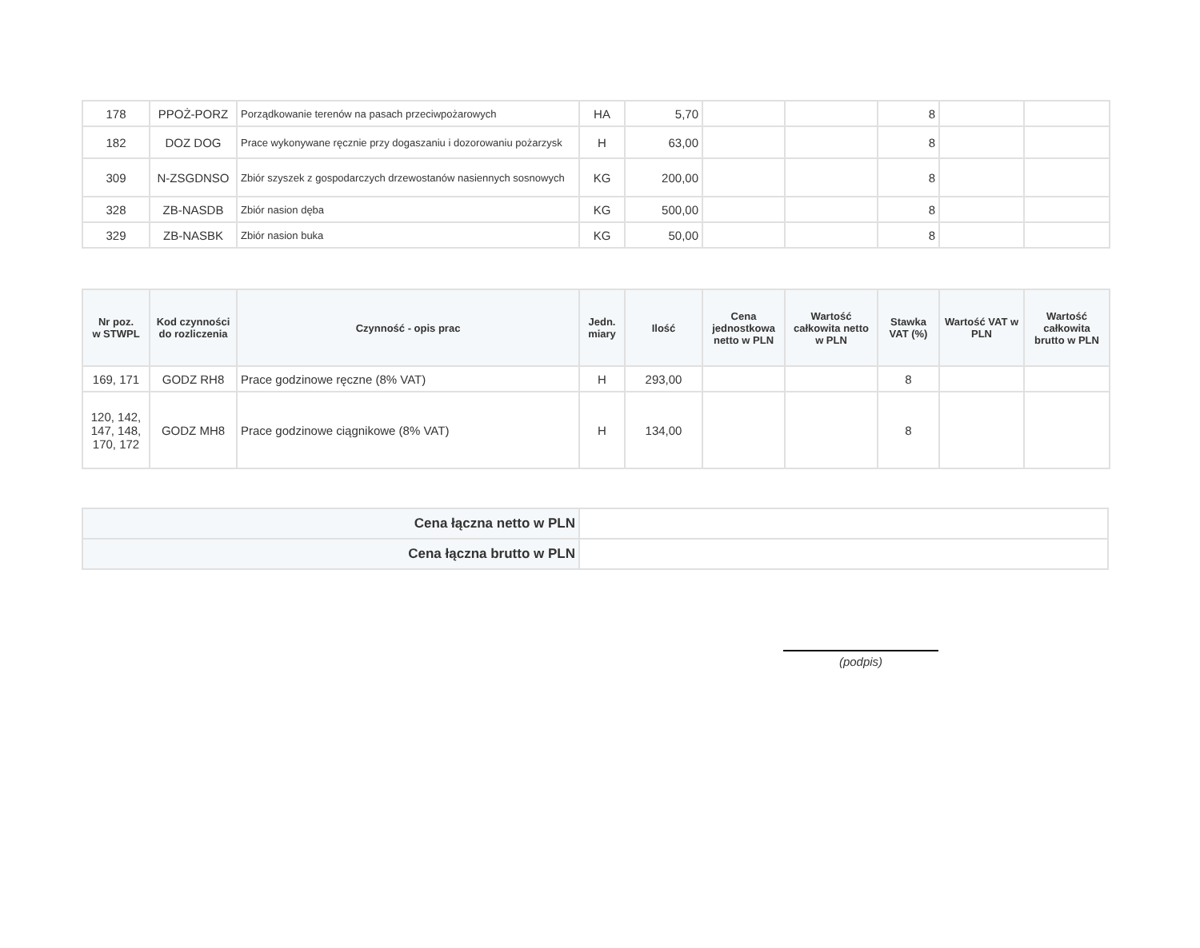| 178 | PPOŻ-PORZ | Porządkowanie terenów na pasach przeciwpożarowych | HA | 5,70 | | | 8 | | |
| 182 | DOZ DOG | Prace wykonywane ręcznie przy dogaszaniu i dozorowaniu pożarzysk | H | 63,00 | | | 8 | | |
| 309 | N-ZSGDNSO | Zbiór szyszek z gospodarczych drzewostanów nasiennych sosnowych | KG | 200,00 | | | 8 | | |
| 328 | ZB-NASDB | Zbiór nasion dęba | KG | 500,00 | | | 8 | | |
| 329 | ZB-NASBK | Zbiór nasion buka | KG | 50,00 | | | 8 | | |
| Nr poz. w STWPL | Kod czynności do rozliczenia | Czynność - opis prac | Jedn. miary | Ilość | Cena jednostkowa netto w PLN | Wartość całkowita netto w PLN | Stawka VAT (%) | Wartość VAT w PLN | Wartość całkowita brutto w PLN |
| --- | --- | --- | --- | --- | --- | --- | --- | --- | --- |
| 169, 171 | GODZ RH8 | Prace godzinowe ręczne (8% VAT) | H | 293,00 | | | 8 | | |
| 120, 142, 147, 148, 170, 172 | GODZ MH8 | Prace godzinowe ciągnikowe (8% VAT) | H | 134,00 | | | 8 | | |
| Cena łączna netto w PLN | |
| Cena łączna brutto w PLN | |
(podpis)